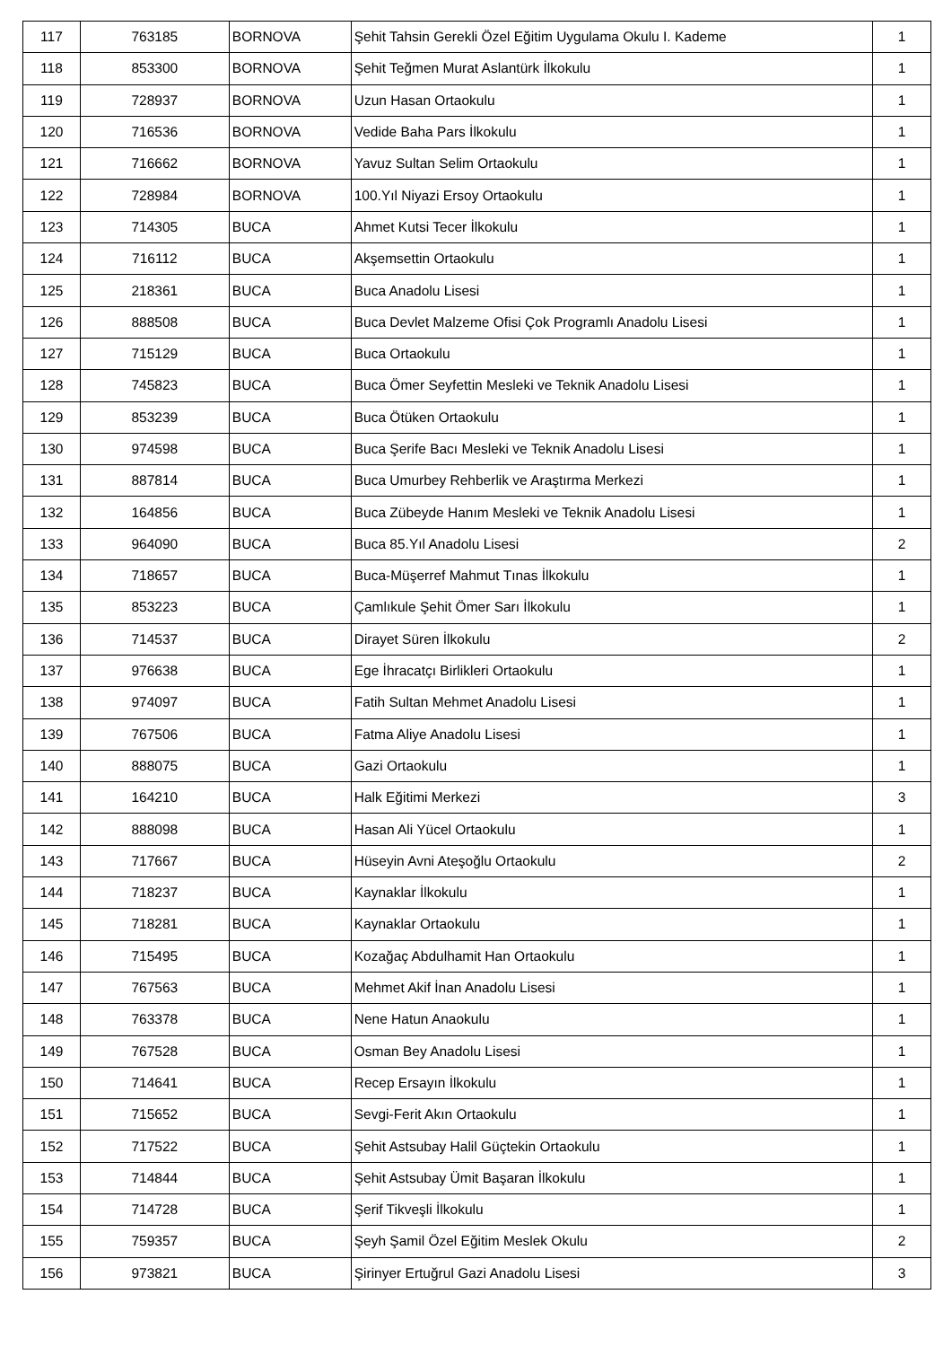| 117 | 763185 | BORNOVA | Şehit Tahsin Gerekli Özel Eğitim Uygulama Okulu I. Kademe | 1 |
| 118 | 853300 | BORNOVA | Şehit Teğmen Murat Aslantürk İlkokulu | 1 |
| 119 | 728937 | BORNOVA | Uzun Hasan Ortaokulu | 1 |
| 120 | 716536 | BORNOVA | Vedide Baha Pars İlkokulu | 1 |
| 121 | 716662 | BORNOVA | Yavuz Sultan Selim Ortaokulu | 1 |
| 122 | 728984 | BORNOVA | 100.Yıl Niyazi Ersoy Ortaokulu | 1 |
| 123 | 714305 | BUCA | Ahmet Kutsi Tecer İlkokulu | 1 |
| 124 | 716112 | BUCA | Akşemsettin Ortaokulu | 1 |
| 125 | 218361 | BUCA | Buca Anadolu Lisesi | 1 |
| 126 | 888508 | BUCA | Buca Devlet Malzeme Ofisi Çok Programlı Anadolu Lisesi | 1 |
| 127 | 715129 | BUCA | Buca Ortaokulu | 1 |
| 128 | 745823 | BUCA | Buca Ömer Seyfettin Mesleki ve Teknik Anadolu Lisesi | 1 |
| 129 | 853239 | BUCA | Buca Ötüken Ortaokulu | 1 |
| 130 | 974598 | BUCA | Buca Şerife Bacı Mesleki ve Teknik Anadolu Lisesi | 1 |
| 131 | 887814 | BUCA | Buca Umurbey Rehberlik ve Araştırma Merkezi | 1 |
| 132 | 164856 | BUCA | Buca Zübeyde Hanım Mesleki ve Teknik Anadolu Lisesi | 1 |
| 133 | 964090 | BUCA | Buca 85.Yıl Anadolu Lisesi | 2 |
| 134 | 718657 | BUCA | Buca-Müşerref Mahmut Tınas İlkokulu | 1 |
| 135 | 853223 | BUCA | Çamlıkule Şehit Ömer Sarı İlkokulu | 1 |
| 136 | 714537 | BUCA | Dirayet Süren İlkokulu | 2 |
| 137 | 976638 | BUCA | Ege İhracatçı Birlikleri Ortaokulu | 1 |
| 138 | 974097 | BUCA | Fatih Sultan Mehmet Anadolu Lisesi | 1 |
| 139 | 767506 | BUCA | Fatma Aliye Anadolu Lisesi | 1 |
| 140 | 888075 | BUCA | Gazi Ortaokulu | 1 |
| 141 | 164210 | BUCA | Halk Eğitimi Merkezi | 3 |
| 142 | 888098 | BUCA | Hasan Ali Yücel Ortaokulu | 1 |
| 143 | 717667 | BUCA | Hüseyin Avni Ateşoğlu Ortaokulu | 2 |
| 144 | 718237 | BUCA | Kaynaklar İlkokulu | 1 |
| 145 | 718281 | BUCA | Kaynaklar Ortaokulu | 1 |
| 146 | 715495 | BUCA | Kozağaç Abdulhamit Han Ortaokulu | 1 |
| 147 | 767563 | BUCA | Mehmet Akif İnan Anadolu Lisesi | 1 |
| 148 | 763378 | BUCA | Nene Hatun Anaokulu | 1 |
| 149 | 767528 | BUCA | Osman Bey Anadolu Lisesi | 1 |
| 150 | 714641 | BUCA | Recep Ersayın İlkokulu | 1 |
| 151 | 715652 | BUCA | Sevgi-Ferit Akın Ortaokulu | 1 |
| 152 | 717522 | BUCA | Şehit Astsubay Halil Güçtekin Ortaokulu | 1 |
| 153 | 714844 | BUCA | Şehit Astsubay Ümit Başaran İlkokulu | 1 |
| 154 | 714728 | BUCA | Şerif Tikveşli İlkokulu | 1 |
| 155 | 759357 | BUCA | Şeyh Şamil Özel Eğitim Meslek Okulu | 2 |
| 156 | 973821 | BUCA | Şirinyer Ertuğrul Gazi Anadolu Lisesi | 3 |